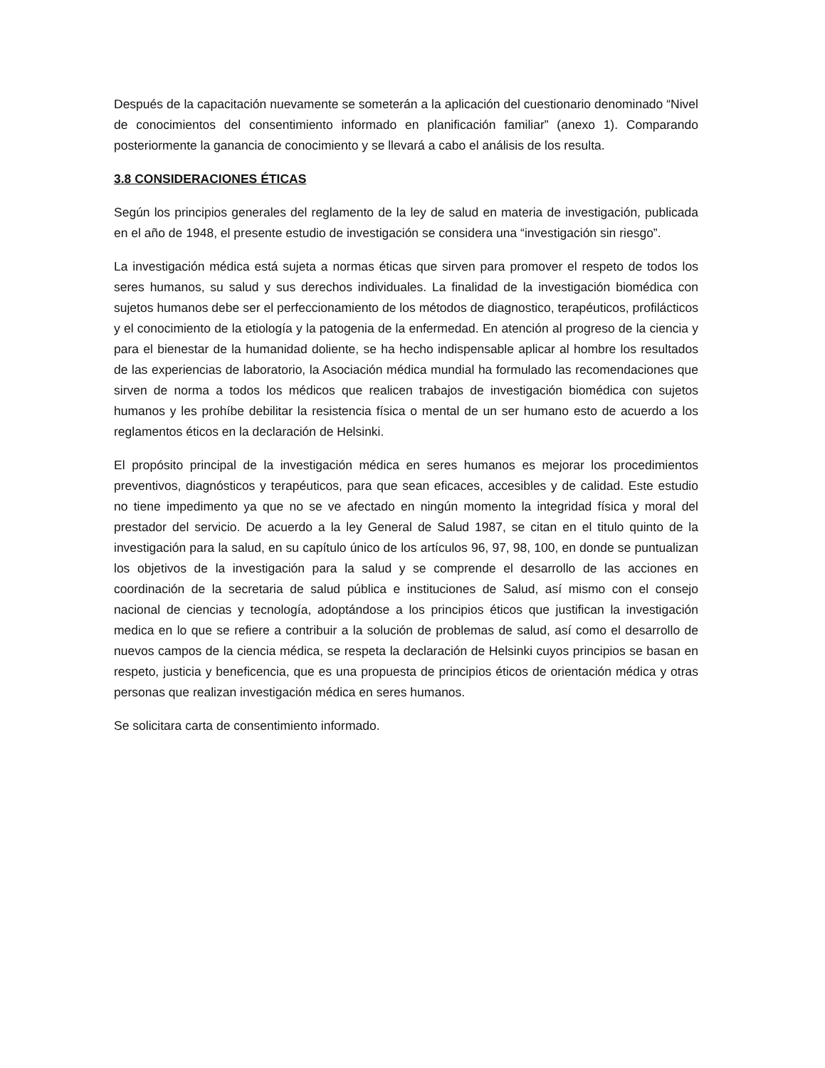Después de la capacitación nuevamente se someterán a la aplicación del cuestionario denominado “Nivel de conocimientos del consentimiento informado en planificación familiar” (anexo 1). Comparando posteriormente la ganancia de conocimiento y se llevará a cabo el análisis de los resulta.
3.8 CONSIDERACIONES ÉTICAS
Según los principios generales del reglamento de la ley de salud en materia de investigación, publicada en el año de 1948, el presente estudio de investigación se considera una “investigación sin riesgo”.
La investigación médica está sujeta a normas éticas que sirven para promover el respeto de todos los seres humanos, su salud y sus derechos individuales. La finalidad de la investigación biomédica con sujetos humanos debe ser el perfeccionamiento de los métodos de diagnostico, terapéuticos, profilácticos y el conocimiento de la etiología y la patogenia de la enfermedad. En atención al progreso de la ciencia y para el bienestar de la humanidad doliente, se ha hecho indispensable aplicar al hombre los resultados de las experiencias de laboratorio, la Asociación médica mundial ha formulado las recomendaciones que sirven de norma a todos los médicos que realicen trabajos de investigación biomédica con sujetos humanos y les prohíbe debilitar la resistencia física o mental de un ser humano esto de acuerdo a los reglamentos éticos en la declaración de Helsinki.
El propósito principal de la investigación médica en seres humanos es mejorar los procedimientos preventivos, diagnósticos y terapéuticos, para que sean eficaces, accesibles y de calidad. Este estudio no tiene impedimento ya que no se ve afectado en ningún momento la integridad física y moral del prestador del servicio. De acuerdo a la ley General de Salud 1987, se citan en el titulo quinto de la investigación para la salud, en su capítulo único de los artículos 96, 97, 98, 100, en donde se puntualizan los objetivos de la investigación para la salud y se comprende el desarrollo de las acciones en coordinación de la secretaria de salud pública e instituciones de Salud, así mismo con el consejo nacional de ciencias y tecnología, adoptándose a los principios éticos que justifican la investigación medica en lo que se refiere a contribuir a la solución de problemas de salud, así como el desarrollo de nuevos campos de la ciencia médica, se respeta la declaración de Helsinki cuyos principios se basan en respeto, justicia y beneficencia, que es una propuesta de principios éticos de orientación médica y otras personas que realizan investigación médica en seres humanos.
Se solicitara carta de consentimiento informado.